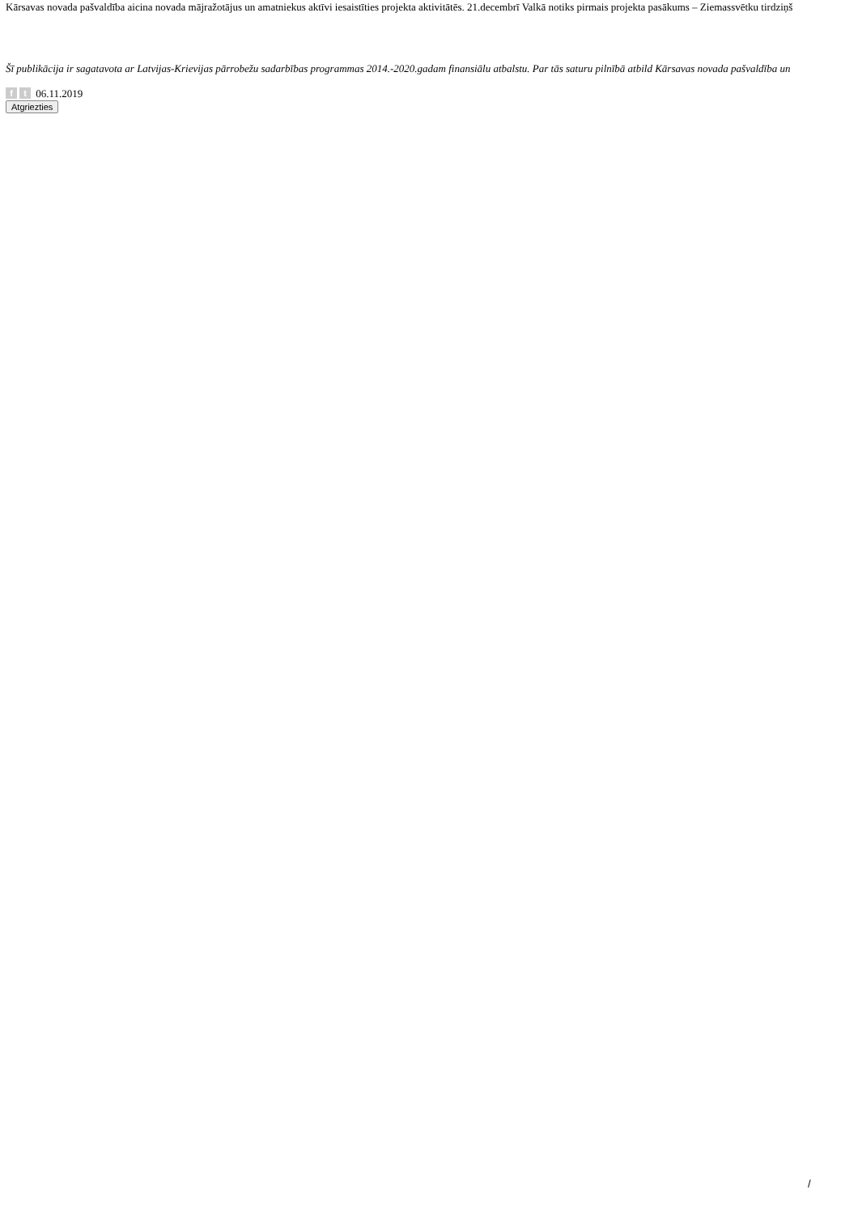Kārsavas novada pašvaldība aicina novada mājražotājus un amatniekus aktīvi iesaistīties projekta aktivitātēs. 21.decembrī Valkā notiks pirmais projekta pasākums – Ziemassvētku tirdziņš
Šī publikācija ir sagatavota ar Latvijas-Krievijas pārrobežu sadarbības programmas 2014.-2020.gadam finansiālu atbalstu. Par tās saturu pilnībā atbild Kārsavas novada pašvaldība un
f t 06.11.2019
Atgriezties
/